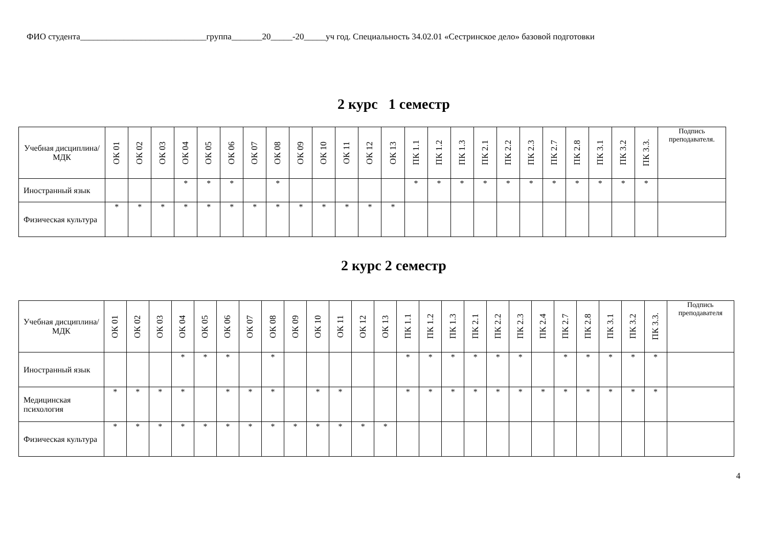ФИО студента_____________________________группа_______20_____-20_____уч год. Специальность 34.02.01 «Сестринское дело» базовой подготовки
2 курс 1 семестр
| Учебная дисциплина/МДК | ОК 01 | ОК 02 | ОК 03 | ОК 04 | ОК 05 | ОК 06 | ОК 07 | ОК 08 | ОК 09 | ОК 10 | ОК 11 | ОК 12 | ОК 13 | ПК 1.1 | ПК 1.2 | ПК 1.3 | ПК 2.1 | ПК 2.2 | ПК 2.3 | ПК 2.7 | ПК 2.8 | ПК 3.1 | ПК 3.2 | ПК 3.3. | Подпись преподавателя. |
| --- | --- | --- | --- | --- | --- | --- | --- | --- | --- | --- | --- | --- | --- | --- | --- | --- | --- | --- | --- | --- | --- | --- | --- | --- | --- |
| Иностранный язык | | | | * | * | * | | * | | | | | | * | * | * | * | * | * | * | * | * | * | * | |
| Физическая культура | * | * | * | * | * | * | * | * | * | * | * | * | * | | | | | | | | | | | | |
2 курс 2 семестр
| Учебная дисциплина/МДК | ОК 01 | ОК 02 | ОК 03 | ОК 04 | ОК 05 | ОК 06 | ОК 07 | ОК 08 | ОК 09 | ОК 10 | ОК 11 | ОК 12 | ОК 13 | ПК 1.1 | ПК 1.2 | ПК 1.3 | ПК 2.1 | ПК 2.2 | ПК 2.3 | ПК 2.4 | ПК 2.7 | ПК 2.8 | ПК 3.1 | ПК 3.2 | ПК 3.3. | Подпись преподавателя |
| --- | --- | --- | --- | --- | --- | --- | --- | --- | --- | --- | --- | --- | --- | --- | --- | --- | --- | --- | --- | --- | --- | --- | --- | --- | --- | --- |
| Иностранный язык | | | | * | * | * | | * | | | | | | * | * | * | * | * | * | | * | * | * | * | * | |
| Медицинская психология | * | * | * | * | | * | * | * | | * | * | | | * | * | * | * | * | * | * | * | * | * | * | * | |
| Физическая культура | * | * | * | * | * | * | * | * | * | * | * | * | * | | | | | | | | | | | | | |
4